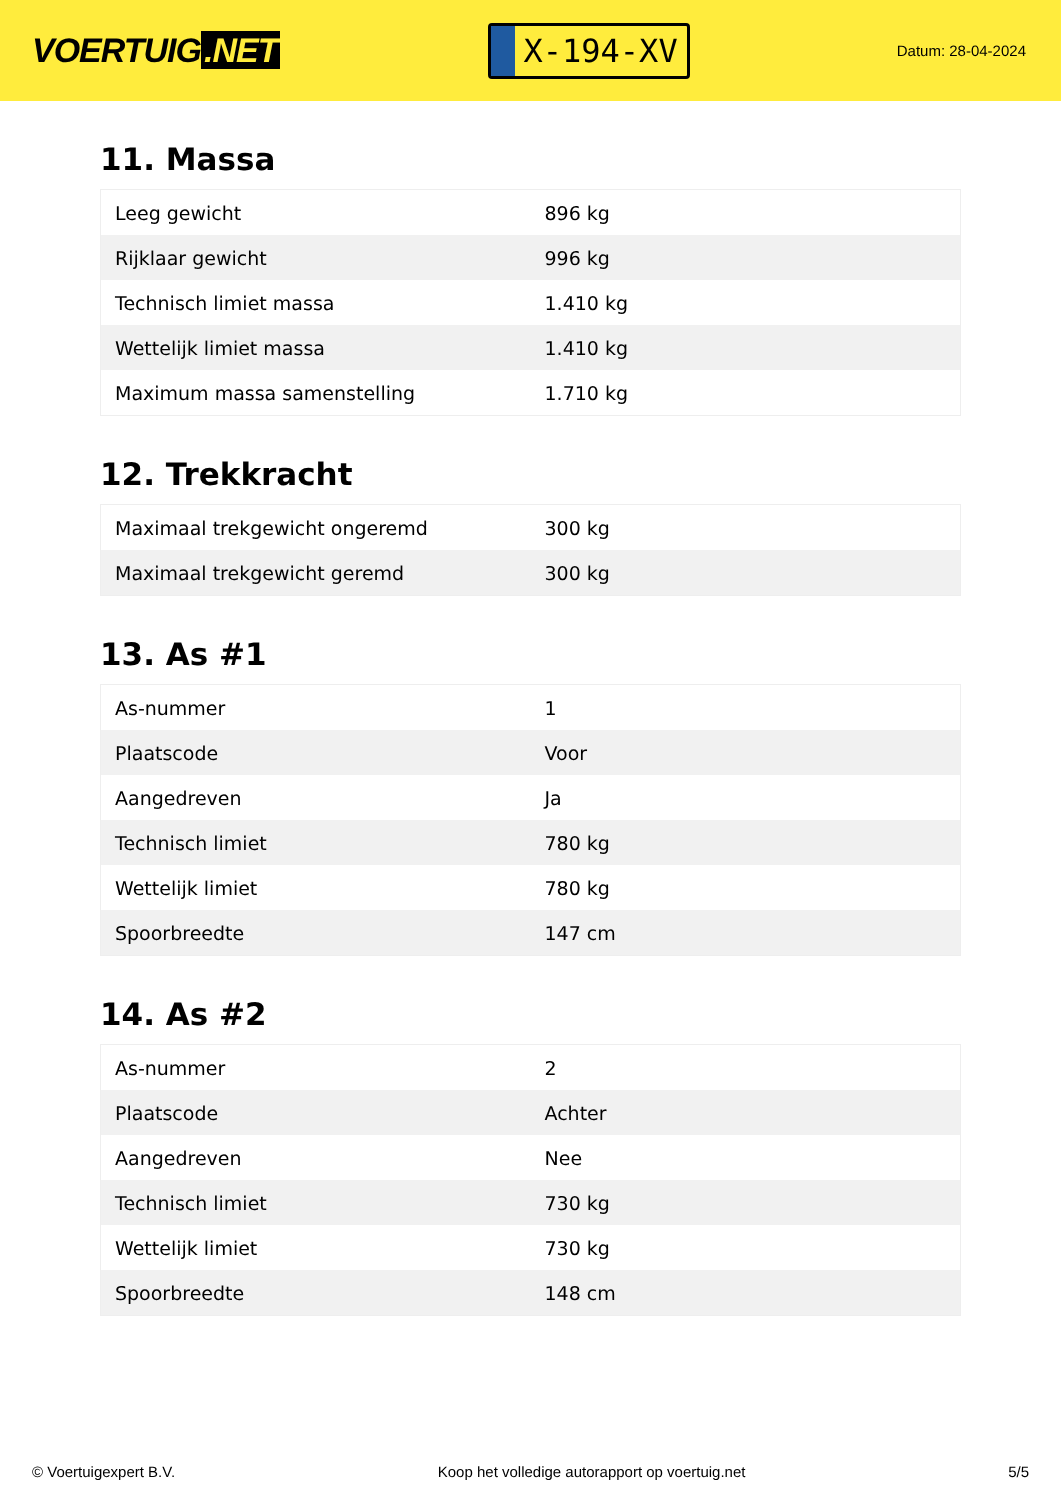VOERTUIG.NET
X-194-XV
Datum: 28-04-2024
11. Massa
| Leeg gewicht | 896 kg |
| Rijklaar gewicht | 996 kg |
| Technisch limiet massa | 1.410 kg |
| Wettelijk limiet massa | 1.410 kg |
| Maximum massa samenstelling | 1.710 kg |
12. Trekkracht
| Maximaal trekgewicht ongeremd | 300 kg |
| Maximaal trekgewicht geremd | 300 kg |
13. As #1
| As-nummer | 1 |
| Plaatscode | Voor |
| Aangedreven | Ja |
| Technisch limiet | 780 kg |
| Wettelijk limiet | 780 kg |
| Spoorbreedte | 147 cm |
14. As #2
| As-nummer | 2 |
| Plaatscode | Achter |
| Aangedreven | Nee |
| Technisch limiet | 730 kg |
| Wettelijk limiet | 730 kg |
| Spoorbreedte | 148 cm |
© Voertuigexpert B.V. Koop het volledige autorapport op voertuig.net 5/5